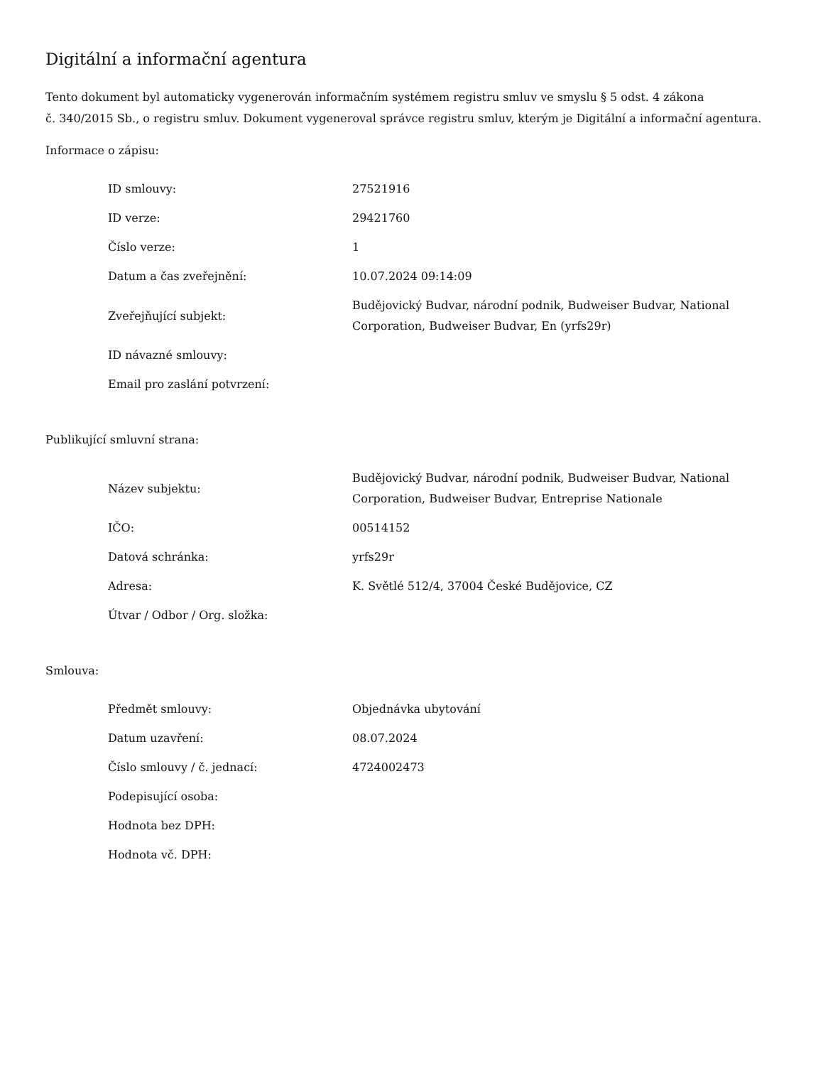Digitální a informační agentura
Tento dokument byl automaticky vygenerován informačním systémem registru smluv ve smyslu § 5 odst. 4 zákona
č. 340/2015 Sb., o registru smluv. Dokument vygeneroval správce registru smluv, kterým je Digitální a informační agentura.
Informace o zápisu:
| ID smlouvy: | 27521916 |
| ID verze: | 29421760 |
| Číslo verze: | 1 |
| Datum a čas zveřejnění: | 10.07.2024 09:14:09 |
| Zveřejňující subjekt: | Budějovický Budvar, národní podnik, Budweiser Budvar, National Corporation, Budweiser Budvar, En (yrfs29r) |
| ID návazné smlouvy: | |
| Email pro zaslání potvrzení: | |
Publikující smluvní strana:
| Název subjektu: | Budějovický Budvar, národní podnik, Budweiser Budvar, National Corporation, Budweiser Budvar, Entreprise Nationale |
| IČO: | 00514152 |
| Datová schránka: | yrfs29r |
| Adresa: | K. Světlé 512/4, 37004 České Budějovice, CZ |
| Útvar / Odbor / Org. složka: | |
Smlouva:
| Předmět smlouvy: | Objednávka ubytování |
| Datum uzavření: | 08.07.2024 |
| Číslo smlouvy / č. jednací: | 4724002473 |
| Podepisující osoba: | |
| Hodnota bez DPH: | |
| Hodnota vč. DPH: | |